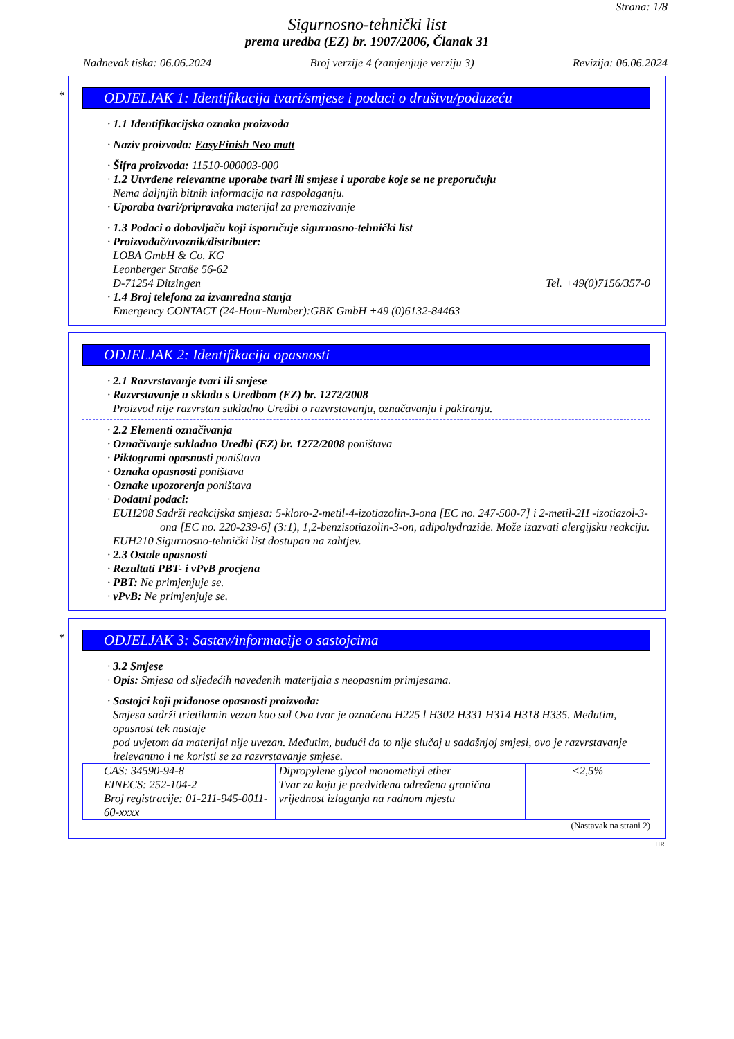Strana: 1/8
Sigurnosno-tehnički list
prema uredba (EZ) br. 1907/2006, Članak 31
Nadnevak tiska: 06.06.2024 Broj verzije 4 (zamjenjuje verziju 3) Revizija: 06.06.2024
*
ODJELJAK 1: Identifikacija tvari/smjese i podaci o društvu/poduzeću
· 1.1 Identifikacijska oznaka proizvoda
· Naziv proizvoda: EasyFinish Neo matt
· Šifra proizvoda: 11510-000003-000
· 1.2 Utvrđene relevantne uporabe tvari ili smjese i uporabe koje se ne preporučuju
Nema daljnjih bitnih informacija na raspolaganju.
· Uporaba tvari/pripravaka materijal za premazivanje
· 1.3 Podaci o dobavljaču koji isporučuje sigurnosno-tehnički list
· Proizvođač/uvoznik/distributer:
LOBA GmbH & Co. KG
Leonberger Straße 56-62
D-71254 Ditzingen Tel. +49(0)7156/357-0
· 1.4 Broj telefona za izvanredna stanja
Emergency CONTACT (24-Hour-Number):GBK GmbH +49 (0)6132-84463
ODJELJAK 2: Identifikacija opasnosti
· 2.1 Razvrstavanje tvari ili smjese
· Razvrstavanje u skladu s Uredbom (EZ) br. 1272/2008
Proizvod nije razvrstan sukladno Uredbi o razvrstavanju, označavanju i pakiranju.
· 2.2 Elementi označivanja
· Označivanje sukladno Uredbi (EZ) br. 1272/2008 poništava
· Piktogrami opasnosti poništava
· Oznaka opasnosti poništava
· Oznake upozorenja poništava
· Dodatni podaci:
EUH208 Sadrži reakcijska smjesa: 5-kloro-2-metil-4-izotiazolin-3-ona [EC no. 247-500-7] i 2-metil-2H -izotiazol-3-ona [EC no. 220-239-6] (3:1), 1,2-benzisotiazolin-3-on, adipohydrazide. Može izazvati alergijsku reakciju.
EUH210 Sigurnosno-tehnički list dostupan na zahtjev.
· 2.3 Ostale opasnosti
· Rezultati PBT- i vPvB procjena
· PBT: Ne primjenjuje se.
· vPvB: Ne primjenjuje se.
*
ODJELJAK 3: Sastav/informacije o sastojcima
· 3.2 Smjese
· Opis: Smjesa od sljedećih navedenih materijala s neopasnim primjesama.
· Sastojci koji pridonose opasnosti proizvoda:
Smjesa sadrži trietilamin vezan kao sol Ova tvar je označena H225 l H302 H331 H314 H318 H335. Međutim, opasnost tek nastaje
pod uvjetom da materijal nije uvezan. Međutim, budući da to nije slučaj u sadašnjoj smjesi, ovo je razvrstavanje irelevantno i ne koristi se za razvrstavanje smjese.
| CAS: 34590-94-8 EINECS: 252-104-2 Broj registracije: 01-211-945-0011-60-xxxx | Dipropylene glycol monomethyl ether Tvar za koju je predviđena određena granična vrijednost izlaganja na radnom mjestu | <2,5% |
(Nastavak na strani 2)
HR